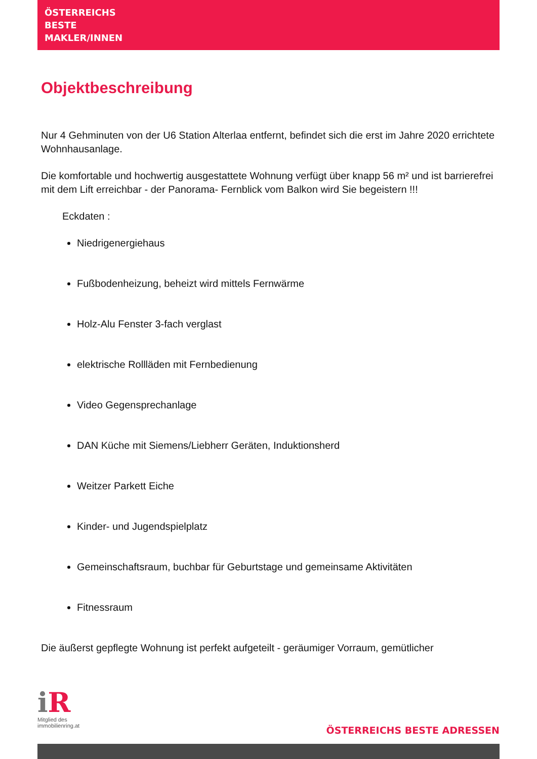ÖSTERREICHS
BESTE
MAKLER/INNEN
Objektbeschreibung
Nur 4 Gehminuten von der U6 Station Alterlaa entfernt, befindet sich die erst im Jahre 2020 errichtete Wohnhausanlage.
Die komfortable und hochwertig ausgestattete Wohnung verfügt über knapp 56 m² und ist barrierefrei mit dem Lift erreichbar - der Panorama- Fernblick vom Balkon wird Sie begeistern !!!
Eckdaten :
Niedrigenergiehaus
Fußbodenheizung, beheizt wird mittels Fernwärme
Holz-Alu Fenster 3-fach verglast
elektrische Rollläden mit Fernbedienung
Video Gegensprechanlage
DAN Küche mit Siemens/Liebherr Geräten, Induktionsherd
Weitzer Parkett Eiche
Kinder- und Jugendspielplatz
Gemeinschaftsraum, buchbar für Geburtstage und gemeinsame Aktivitäten
Fitnessraum
Die äußerst gepflegte Wohnung ist perfekt aufgeteilt - geräumiger Vorraum, gemütlicher
iR
Mitglied des
immobilienring.at
ÖSTERREICHS BESTE ADRESSEN